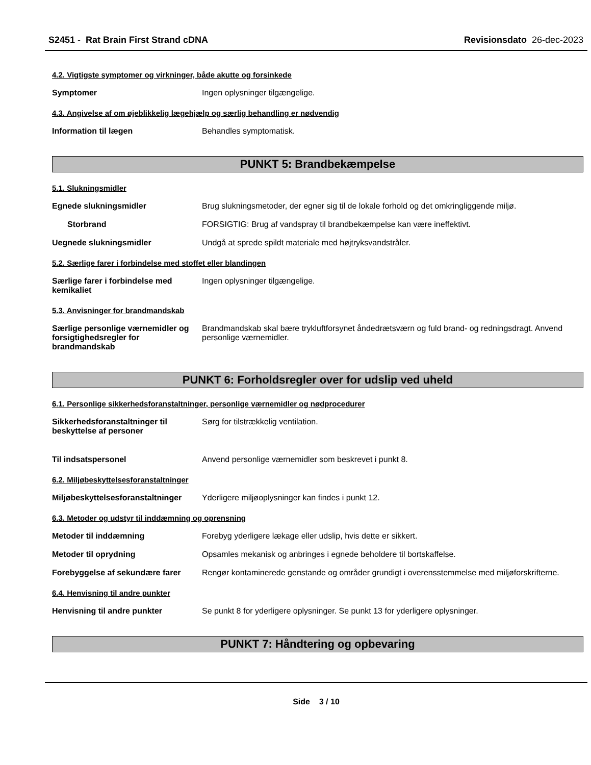S2451 - Rat Brain First Strand cDNA
Revisionsdato 26-dec-2023
4.2. Vigtigste symptomer og virkninger, både akutte og forsinkede
Symptomer Ingen oplysninger tilgængelige.
4.3. Angivelse af om øjeblikkelig lægehjælp og særlig behandling er nødvendig
Information til lægen Behandles symptomatisk.
PUNKT 5: Brandbekæmpelse
5.1. Slukningsmidler
Egnede slukningsmidler Brug slukningsmetoder, der egner sig til de lokale forhold og det omkringliggende miljø.
Storbrand FORSIGTIG: Brug af vandspray til brandbekæmpelse kan være ineffektivt.
Uegnede slukningsmidler Undgå at sprede spildt materiale med højtryksvandstråler.
5.2. Særlige farer i forbindelse med stoffet eller blandingen
Særlige farer i forbindelse med kemikaliet
Ingen oplysninger tilgængelige.
5.3. Anvisninger for brandmandskab
Særlige personlige værnemidler og forsigtighedsregler for brandmandskab
Brandmandskab skal bære trykluftforsynet åndedrætsværn og fuld brand- og redningsdragt. Anvend personlige værnemidler.
PUNKT 6: Forholdsregler over for udslip ved uheld
6.1. Personlige sikkerhedsforanstaltninger, personlige værnemidler og nødprocedurer
Sikkerhedsforanstaltninger til beskyttelse af personer
Sørg for tilstrækkelig ventilation.
Til indsatspersonel Anvend personlige værnemidler som beskrevet i punkt 8.
6.2. Miljøbeskyttelsesforanstaltninger
Miljøbeskyttelsesforanstaltninger
Yderligere miljøoplysninger kan findes i punkt 12.
6.3. Metoder og udstyr til inddæmning og oprensning
Metoder til inddæmning Forebyg yderligere lækage eller udslip, hvis dette er sikkert.
Metoder til oprydning Opsamles mekanisk og anbringes i egnede beholdere til bortskaffelse.
Forebyggelse af sekundære farer
Rengør kontaminerede genstande og områder grundigt i overensstemmelse med miljøforskrifterne.
6.4. Henvisning til andre punkter
Henvisning til andre punkter Se punkt 8 for yderligere oplysninger. Se punkt 13 for yderligere oplysninger.
PUNKT 7: Håndtering og opbevaring
Side 3 / 10